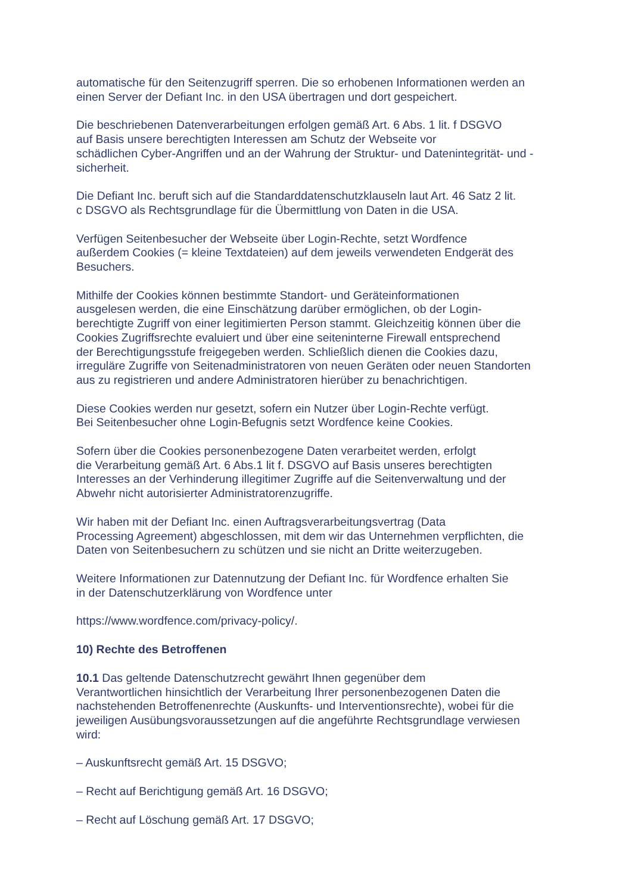automatische für den Seitenzugriff sperren. Die so erhobenen Informationen werden an
einen Server der Defiant Inc. in den USA übertragen und dort gespeichert.
Die beschriebenen Datenverarbeitungen erfolgen gemäß Art. 6 Abs. 1 lit. f DSGVO
auf Basis unsere berechtigten Interessen am Schutz der Webseite vor
schädlichen Cyber-Angriffen und an der Wahrung der Struktur- und Datenintegrität- und -
sicherheit.
Die Defiant Inc. beruft sich auf die Standarddatenschutzklauseln laut Art. 46 Satz 2 lit.
c DSGVO als Rechtsgrundlage für die Übermittlung von Daten in die USA.
Verfügen Seitenbesucher der Webseite über Login-Rechte, setzt Wordfence
außerdem Cookies (= kleine Textdateien) auf dem jeweils verwendeten Endgerät des
Besuchers.
Mithilfe der Cookies können bestimmte Standort- und Geräteinformationen
ausgelesen werden, die eine Einschätzung darüber ermöglichen, ob der Login-
berechtigte Zugriff von einer legitimierten Person stammt. Gleichzeitig können über die
Cookies Zugriffsrechte evaluiert und über eine seiteninterne Firewall entsprechend
der Berechtigungsstufe freigegeben werden. Schließlich dienen die Cookies dazu,
irreguläre Zugriffe von Seitenadministratoren von neuen Geräten oder neuen Standorten
aus zu registrieren und andere Administratoren hierüber zu benachrichtigen.
Diese Cookies werden nur gesetzt, sofern ein Nutzer über Login-Rechte verfügt.
Bei Seitenbesucher ohne Login-Befugnis setzt Wordfence keine Cookies.
Sofern über die Cookies personenbezogene Daten verarbeitet werden, erfolgt
die Verarbeitung gemäß Art. 6 Abs.1 lit f. DSGVO auf Basis unseres berechtigten
Interesses an der Verhinderung illegitimer Zugriffe auf die Seitenverwaltung und der
Abwehr nicht autorisierter Administratorenzugriffe.
Wir haben mit der Defiant Inc. einen Auftragsverarbeitungsvertrag (Data
Processing Agreement) abgeschlossen, mit dem wir das Unternehmen verpflichten, die
Daten von Seitenbesuchern zu schützen und sie nicht an Dritte weiterzugeben.
Weitere Informationen zur Datennutzung der Defiant Inc. für Wordfence erhalten Sie
in der Datenschutzerklärung von Wordfence unter
https://www.wordfence.com/privacy-policy/.
10) Rechte des Betroffenen
10.1 Das geltende Datenschutzrecht gewährt Ihnen gegenüber dem
Verantwortlichen hinsichtlich der Verarbeitung Ihrer personenbezogenen Daten die
nachstehenden Betroffenenrechte (Auskunfts- und Interventionsrechte), wobei für die
jeweiligen Ausübungsvoraussetzungen auf die angeführte Rechtsgrundlage verwiesen
wird:
– Auskunftsrecht gemäß Art. 15 DSGVO;
– Recht auf Berichtigung gemäß Art. 16 DSGVO;
– Recht auf Löschung gemäß Art. 17 DSGVO;